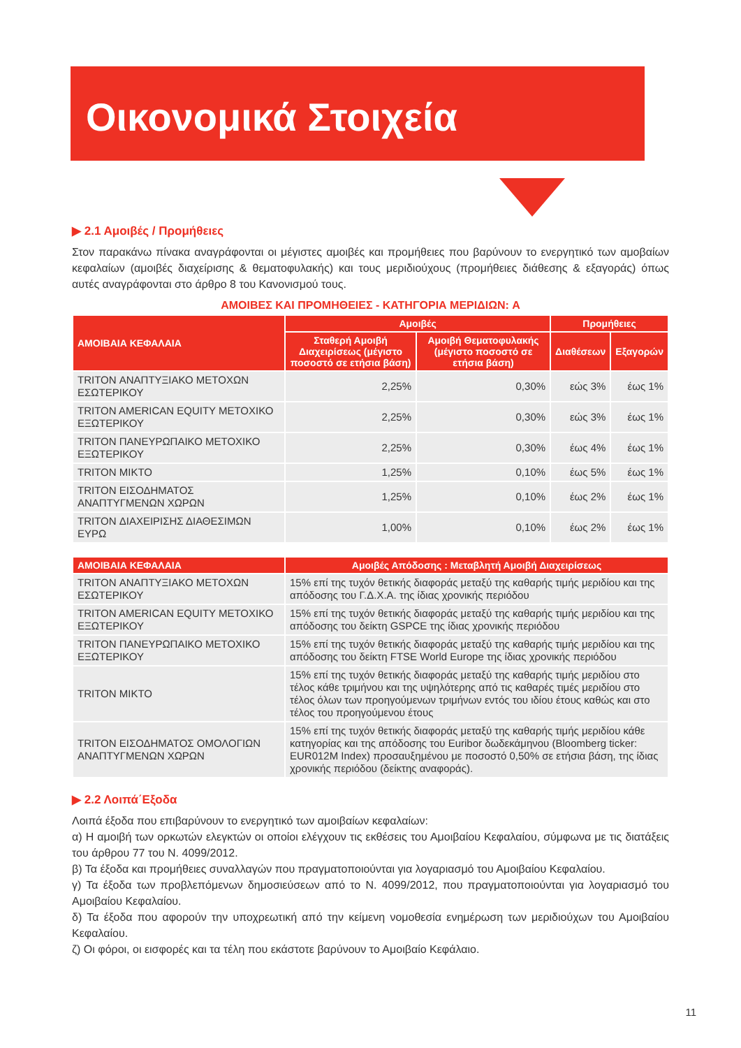Οικονομικά Στοιχεία
▶ 2.1 Αμοιβές / Προμήθειες
Στον παρακάνω πίνακα αναγράφονται οι μέγιστες αμοιβές και προμήθειες που βαρύνουν το ενεργητικό των αμοβαίων κεφαλαίων (αμοιβές διαχείρισης & θεματοφυλακής) και τους μεριδιούχους (προμήθειες διάθεσης & εξαγοράς) όπως αυτές αναγράφονται στο άρθρο 8 του Κανονισμού τους.
ΑΜΟΙΒΕΣ ΚΑΙ ΠΡΟΜΗΘΕΙΕΣ - ΚΑΤΗΓΟΡΙΑ ΜΕΡΙΔΙΩΝ: A
| ΑΜΟΙΒΑΙΑ ΚΕΦΑΛΑΙΑ | Αμοιβές | | Προμήθειες | |
| --- | --- | --- | --- | --- |
| | Σταθερή Αμοιβή Διαχειρίσεως (μέγιστο ποσοστό σε ετήσια βάση) | Αμοιβή Θεματοφυλακής (μέγιστο ποσοστό σε ετήσια βάση) | Διαθέσεων | Εξαγορών |
| TRITON ΑΝΑΠΤΥΞΙΑΚΟ ΜΕΤΟΧΩΝ ΕΣΩΤΕΡΙΚΟΥ | 2,25% | 0,30% | εώς 3% | έως 1% |
| TRITON AMERICAN EQUITY ΜΕΤΟΧΙΚΟ ΕΞΩΤΕΡΙΚΟΥ | 2,25% | 0,30% | εώς 3% | έως 1% |
| TRITON ΠΑΝΕΥΡΩΠΑΙΚΟ ΜΕΤΟΧΙΚΟ ΕΞΩΤΕΡΙΚΟΥ | 2,25% | 0,30% | έως 4% | έως 1% |
| TRITON ΜΙΚΤΟ | 1,25% | 0,10% | έως 5% | έως 1% |
| TRITON ΕΙΣΟΔΗΜΑΤΟΣ ΑΝΑΠΤΥΓΜΕΝΩΝ ΧΩΡΩΝ | 1,25% | 0,10% | έως 2% | έως 1% |
| TRITON ΔΙΑΧΕΙΡΙΣΗΣ ΔΙΑΘΕΣΙΜΩΝ ΕΥΡΩ | 1,00% | 0,10% | έως 2% | έως 1% |
| ΑΜΟΙΒΑΙΑ ΚΕΦΑΛΑΙΑ | Αμοιβές Απόδοσης : Μεταβλητή Αμοιβή Διαχειρίσεως |
| --- | --- |
| TRITON ΑΝΑΠΤΥΞΙΑΚΟ ΜΕΤΟΧΩΝ ΕΣΩΤΕΡΙΚΟΥ | 15% επί της τυχόν θετικής διαφοράς μεταξύ της καθαρής τιμής μεριδίου και της απόδοσης του Γ.Δ.Χ.Α. της ίδιας χρονικής περιόδου |
| TRITON AMERICAN EQUITY ΜΕΤΟΧΙΚΟ ΕΞΩΤΕΡΙΚΟΥ | 15% επί της τυχόν θετικής διαφοράς μεταξύ της καθαρής τιμής μεριδίου και της απόδοσης του δείκτη GSPCE της ίδιας χρονικής περιόδου |
| TRITON ΠΑΝΕΥΡΩΠΑΙΚΟ ΜΕΤΟΧΙΚΟ ΕΞΩΤΕΡΙΚΟΥ | 15% επί της τυχόν θετικής διαφοράς μεταξύ της καθαρής τιμής μεριδίου και της απόδοσης του δείκτη FTSE World Europe της ίδιας χρονικής περιόδου |
| TRITON ΜΙΚΤΟ | 15% επί της τυχόν θετικής διαφοράς μεταξύ της καθαρής τιμής μεριδίου στο τέλος κάθε τριμήνου και της υψηλότερης από τις καθαρές τιμές μεριδίου στο τέλος όλων των προηγούμενων τριμήνων εντός του ιδίου έτους καθώς και στο τέλος του προηγούμενου έτους |
| TRITON ΕΙΣΟΔΗΜΑΤΟΣ ΟΜΟΛΟΓΙΩΝ ΑΝΑΠΤΥΓΜΕΝΩΝ ΧΩΡΩΝ | 15% επί της τυχόν θετικής διαφοράς μεταξύ της καθαρής τιμής μεριδίου κάθε κατηγορίας και της απόδοσης του Euribor δωδεκάμηνου (Bloomberg ticker: EUR012M Index) προσαυξημένου με ποσοστό 0,50% σε ετήσια βάση, της ίδιας χρονικής περιόδου (δείκτης αναφοράς). |
▶ 2.2 Λοιπά΄Εξοδα
Λοιπά έξοδα που επιβαρύνουν το ενεργητικό των αμοιβαίων κεφαλαίων:
α) Η αμοιβή των ορκωτών ελεγκτών οι οποίοι ελέγχουν τις εκθέσεις του Αμοιβαίου Κεφαλαίου, σύμφωνα με τις διατάξεις του άρθρου 77 του Ν. 4099/2012.
β) Τα έξοδα και προμήθειες συναλλαγών που πραγματοποιούνται για λογαριασμό του Αμοιβαίου Κεφαλαίου.
γ) Τα έξοδα των προβλεπόμενων δημοσιεύσεων από το Ν. 4099/2012, που πραγματοποιούνται για λογαριασμό του Αμοιβαίου Κεφαλαίου.
δ) Τα έξοδα που αφορούν την υποχρεωτική από την κείμενη νομοθεσία ενημέρωση των μεριδιούχων του Αμοιβαίου Κεφαλαίου.
ζ) Οι φόροι, οι εισφορές και τα τέλη που εκάστοτε βαρύνουν το Αμοιβαίο Κεφάλαιο.
11